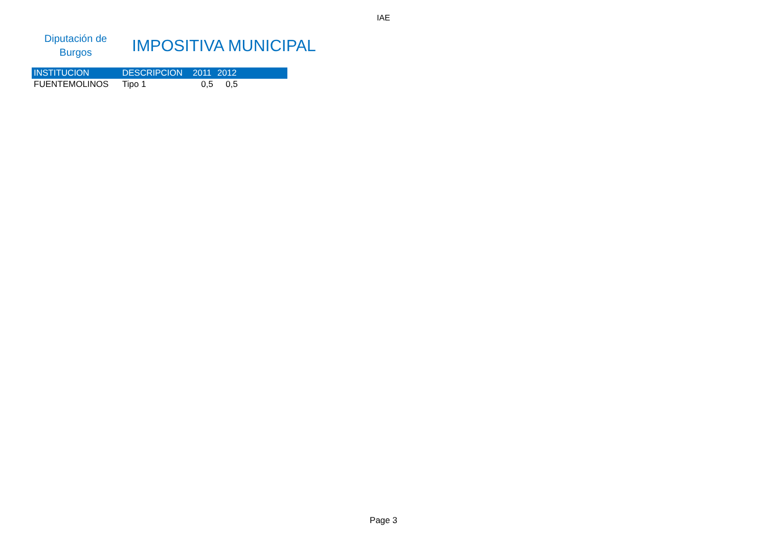IAE
Diputación de
Burgos
IMPOSITIVA MUNICIPAL
| INSTITUCION | DESCRIPCION | 2011 | 2012 | |
| --- | --- | --- | --- | --- |
| FUENTEMOLINOS | Tipo 1 | 0,5 | 0,5 | |
Page 3